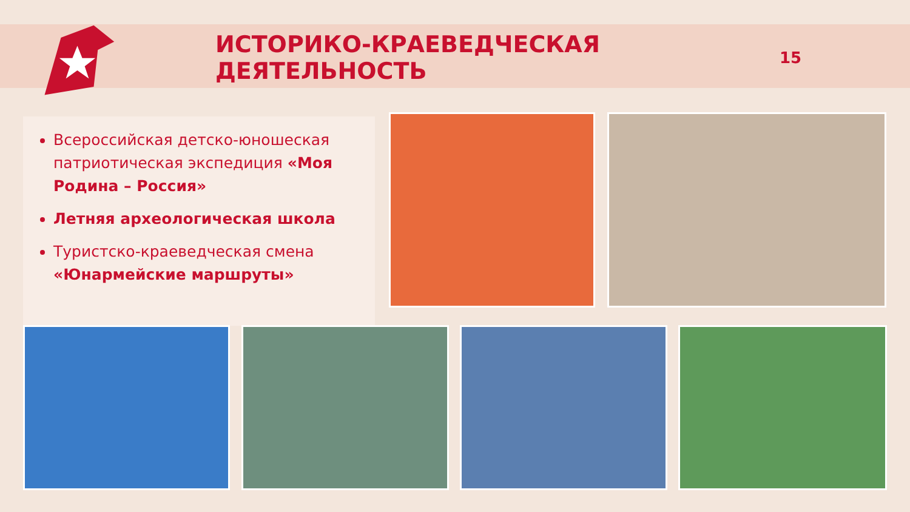ИСТОРИКО-КРАЕВЕДЧЕСКАЯ ДЕЯТЕЛЬНОСТЬ
15
Всероссийская детско-юношеская патриотическая экспедиция «Моя Родина – Россия»
Летняя археологическая школа
Туристско-краеведческая смена «Юнармейские маршруты»